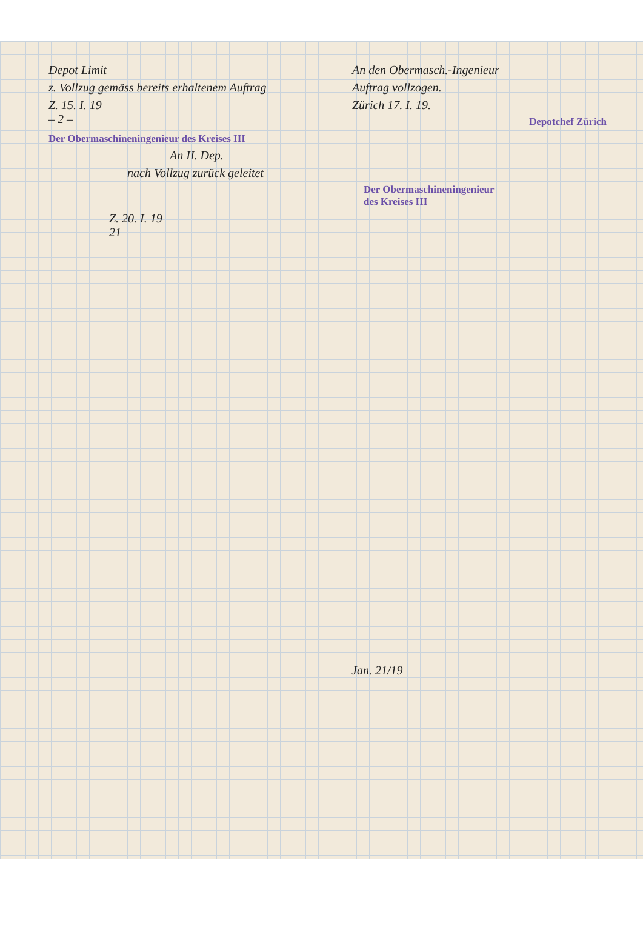Depot Limit
z. Vollzug gemäss bereits erhaltenem Auftrag
Z. 15. I. 19
– 2 –
An den Obermasch.-Ingenieur
Auftrag vollzogen.
Zürich 17. I. 19.
Depotchef Zürich
Der Obermaschineningenieur des Kreises III
An II. Dep.
nach Vollzug zurück geleitet
Der Obermaschineningenieur
des Kreises III
Z. 20. I. 19
21
Jan. 21/19